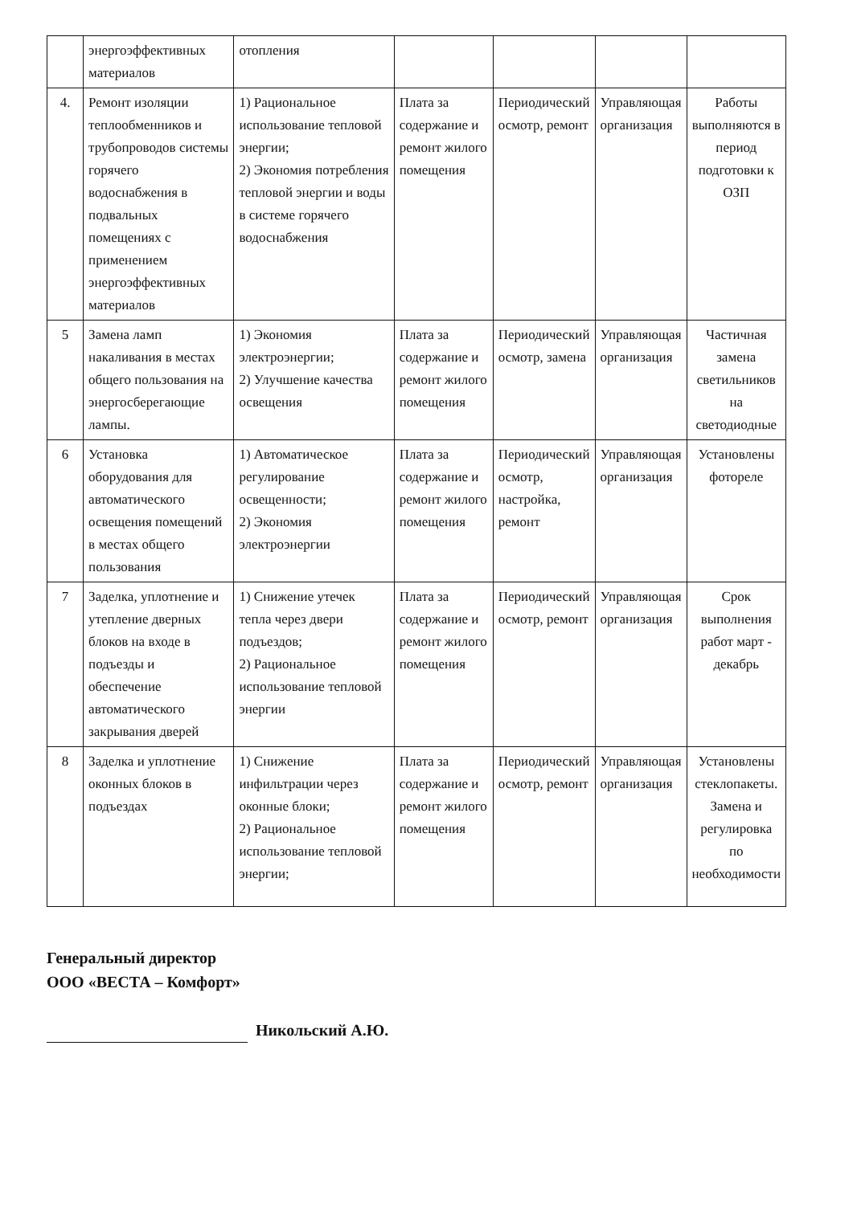| | энергоэффективных материалов | отопления | | | | |
| 4. | Ремонт изоляции теплообменников и трубопроводов системы горячего водоснабжения в подвальных помещениях с применением энергоэффективных материалов | 1) Рациональное использование тепловой энергии; 2) Экономия потребления тепловой энергии и воды в системе горячего водоснабжения | Плата за содержание и ремонт жилого помещения | Периодический осмотр, ремонт | Управляющая организация | Работы выполняются в период подготовки к ОЗП |
| 5 | Замена ламп накаливания в местах общего пользования на энергосберегающие лампы. | 1) Экономия электроэнергии; 2) Улучшение качества освещения | Плата за содержание и ремонт жилого помещения | Периодический осмотр, замена | Управляющая организация | Частичная замена светильников на светодиодные |
| 6 | Установка оборудования для автоматического освещения помещений в местах общего пользования | 1) Автоматическое регулирование освещенности; 2) Экономия электроэнергии | Плата за содержание и ремонт жилого помещения | Периодический осмотр, настройка, ремонт | Управляющая организация | Установлены фотореле |
| 7 | Заделка, уплотнение и утепление дверных блоков на входе в подъезды и обеспечение автоматического закрывания дверей | 1) Снижение утечек тепла через двери подъездов; 2) Рациональное использование тепловой энергии | Плата за содержание и ремонт жилого помещения | Периодический осмотр, ремонт | Управляющая организация | Срок выполнения работ март - декабрь |
| 8 | Заделка и уплотнение оконных блоков в подъездах | 1) Снижение инфильтрации через оконные блоки; 2) Рациональное использование тепловой энергии; | Плата за содержание и ремонт жилого помещения | Периодический осмотр, ремонт | Управляющая организация | Установлены стеклопакеты. Замена и регулировка по необходимости |
Генеральный директор
ООО «ВЕСТА – Комфорт»
Никольский А.Ю.